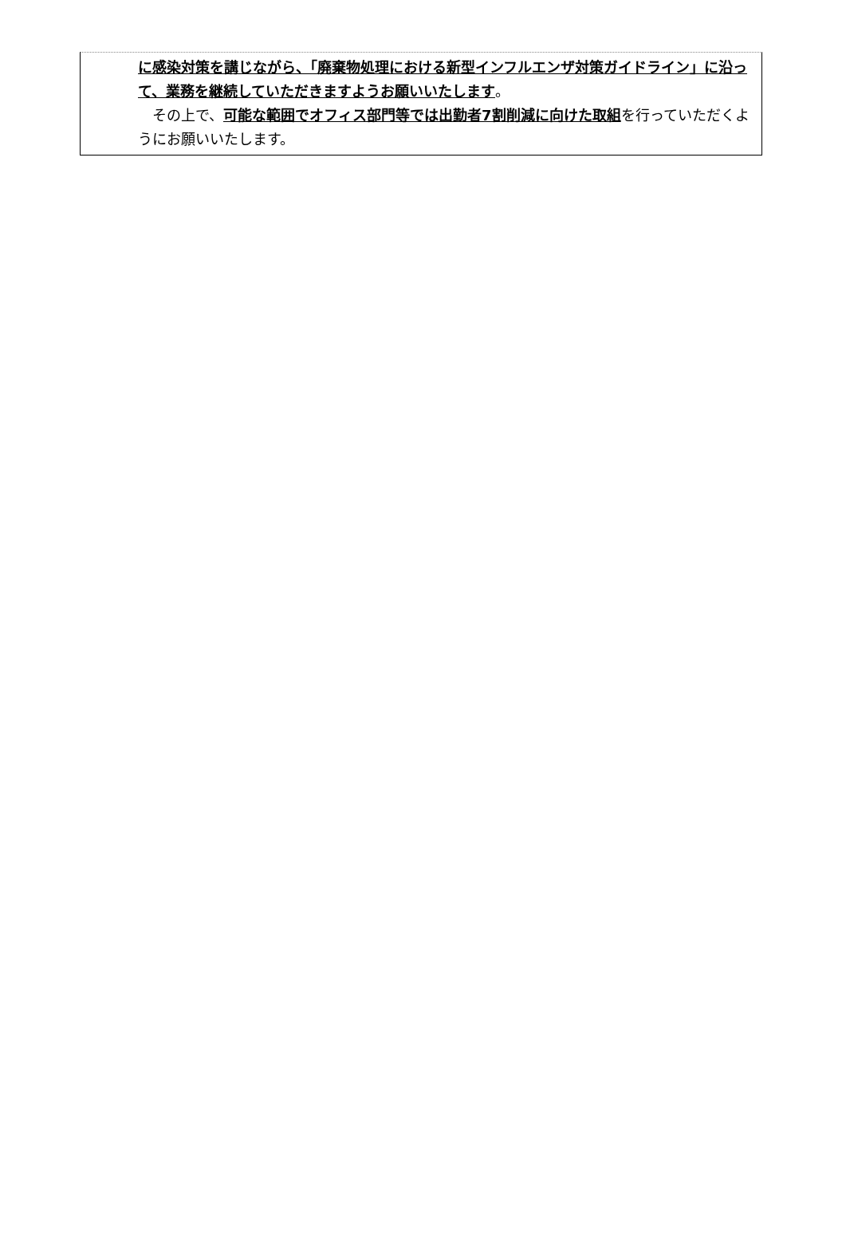に感染対策を講じながら、「廃棄物処理における新型インフルエンザ対策ガイドライン」に沿って、業務を継続していただきますようお願いいたします。
　その上で、可能な範囲でオフィス部門等では出勤者7割削減に向けた取組を行っていただくようにお願いいたします。